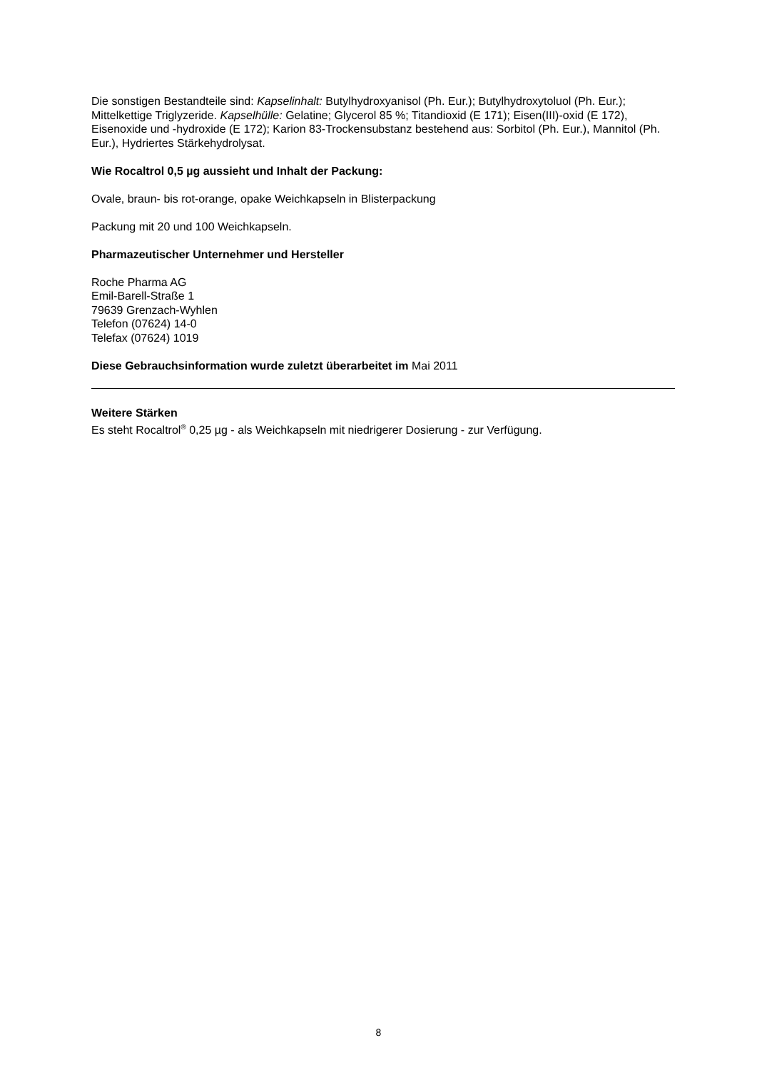Die sonstigen Bestandteile sind: Kapselinhalt: Butylhydroxyanisol (Ph. Eur.); Butylhydroxytoluol (Ph. Eur.); Mittelkettige Triglyzeride. Kapselhülle: Gelatine; Glycerol 85 %; Titandioxid (E 171); Eisen(III)-oxid (E 172), Eisenoxide und -hydroxide (E 172); Karion 83-Trockensubstanz bestehend aus: Sorbitol (Ph. Eur.), Mannitol (Ph. Eur.), Hydriertes Stärkehydrolysat.
Wie Rocaltrol 0,5 µg aussieht und Inhalt der Packung:
Ovale, braun- bis rot-orange, opake Weichkapseln in Blisterpackung
Packung mit 20 und 100 Weichkapseln.
Pharmazeutischer Unternehmer und Hersteller
Roche Pharma AG
Emil-Barell-Straße 1
79639 Grenzach-Wyhlen
Telefon (07624) 14-0
Telefax (07624) 1019
Diese Gebrauchsinformation wurde zuletzt überarbeitet im Mai 2011
Weitere Stärken
Es steht Rocaltrol<sup>®</sup> 0,25 µg - als Weichkapseln mit niedrigerer Dosierung - zur Verfügung.
8